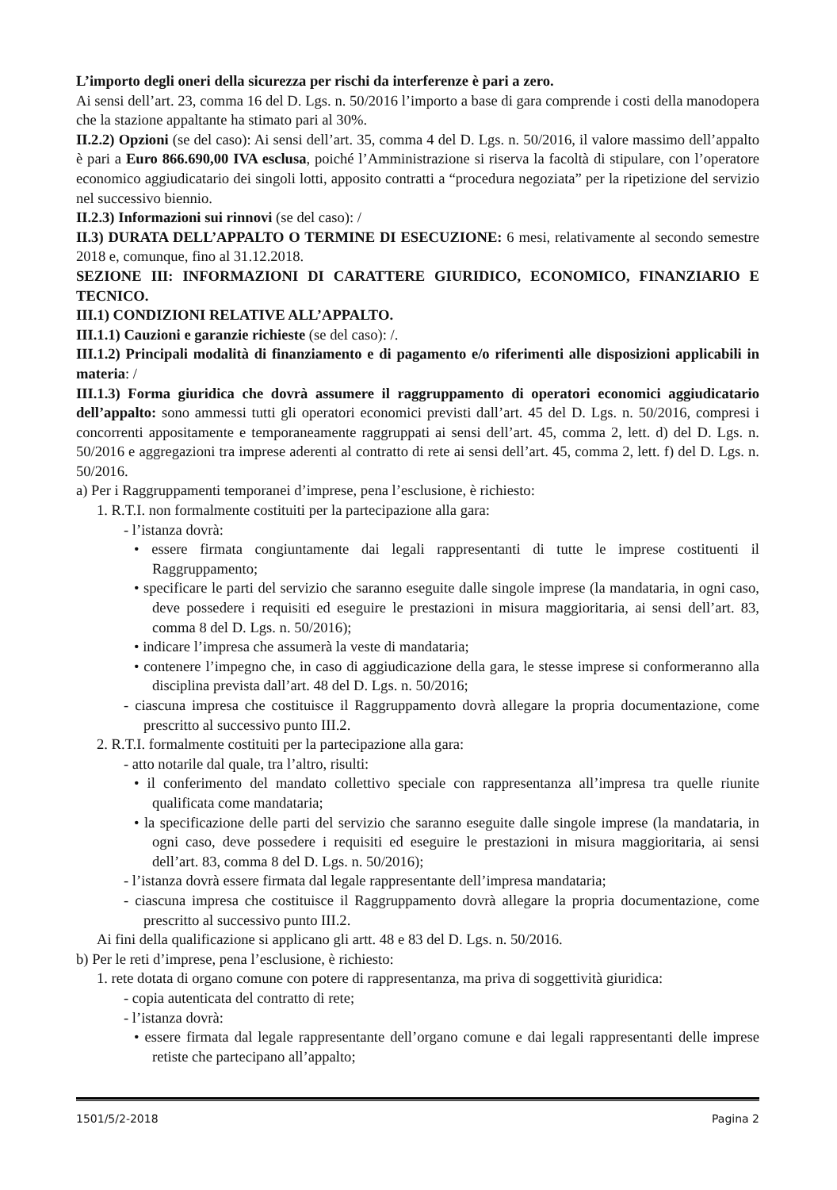L’importo degli oneri della sicurezza per rischi da interferenze è pari a zero.
Ai sensi dell’art. 23, comma 16 del D. Lgs. n. 50/2016 l’importo a base di gara comprende i costi della manodopera che la stazione appaltante ha stimato pari al 30%.
II.2.2) Opzioni (se del caso): Ai sensi dell’art. 35, comma 4 del D. Lgs. n. 50/2016, il valore massimo dell’appalto è pari a Euro 866.690,00 IVA esclusa, poiché l’Amministrazione si riserva la facoltà di stipulare, con l’operatore economico aggiudicatario dei singoli lotti, apposito contratti a “procedura negoziata” per la ripetizione del servizio nel successivo biennio.
II.2.3) Informazioni sui rinnovi (se del caso): /
II.3) DURATA DELL’APPALTO O TERMINE DI ESECUZIONE: 6 mesi, relativamente al secondo semestre 2018 e, comunque, fino al 31.12.2018.
SEZIONE III: INFORMAZIONI DI CARATTERE GIURIDICO, ECONOMICO, FINANZIARIO E TECNICO.
III.1) CONDIZIONI RELATIVE ALL’APPALTO.
III.1.1) Cauzioni e garanzie richieste (se del caso): /.
III.1.2) Principali modalità di finanziamento e di pagamento e/o riferimenti alle disposizioni applicabili in materia: /
III.1.3) Forma giuridica che dovrà assumere il raggruppamento di operatori economici aggiudicatario dell’appalto: sono ammessi tutti gli operatori economici previsti dall’art. 45 del D. Lgs. n. 50/2016, compresi i concorrenti appositamente e temporaneamente raggruppati ai sensi dell’art. 45, comma 2, lett. d) del D. Lgs. n. 50/2016 e aggregazioni tra imprese aderenti al contratto di rete ai sensi dell’art. 45, comma 2, lett. f) del D. Lgs. n. 50/2016.
a) Per i Raggruppamenti temporanei d’imprese, pena l’esclusione, è richiesto:
1. R.T.I. non formalmente costituiti per la partecipazione alla gara:
- l’istanza dovrà:
• essere firmata congiuntamente dai legali rappresentanti di tutte le imprese costituenti il Raggruppamento;
• specificare le parti del servizio che saranno eseguite dalle singole imprese (la mandataria, in ogni caso, deve possedere i requisiti ed eseguire le prestazioni in misura maggioritaria, ai sensi dell’art. 83, comma 8 del D. Lgs. n. 50/2016);
• indicare l’impresa che assumerà la veste di mandataria;
• contenere l’impegno che, in caso di aggiudicazione della gara, le stesse imprese si conformeranno alla disciplina prevista dall’art. 48 del D. Lgs. n. 50/2016;
- ciascuna impresa che costituisce il Raggruppamento dovrà allegare la propria documentazione, come prescritto al successivo punto III.2.
2. R.T.I. formalmente costituiti per la partecipazione alla gara:
- atto notarile dal quale, tra l’altro, risulti:
• il conferimento del mandato collettivo speciale con rappresentanza all’impresa tra quelle riunite qualificata come mandataria;
• la specificazione delle parti del servizio che saranno eseguite dalle singole imprese (la mandataria, in ogni caso, deve possedere i requisiti ed eseguire le prestazioni in misura maggioritaria, ai sensi dell’art. 83, comma 8 del D. Lgs. n. 50/2016);
- l’istanza dovrà essere firmata dal legale rappresentante dell’impresa mandataria;
- ciascuna impresa che costituisce il Raggruppamento dovrà allegare la propria documentazione, come prescritto al successivo punto III.2.
Ai fini della qualificazione si applicano gli artt. 48 e 83 del D. Lgs. n. 50/2016.
b) Per le reti d’imprese, pena l’esclusione, è richiesto:
1. rete dotata di organo comune con potere di rappresentanza, ma priva di soggettività giuridica:
- copia autenticata del contratto di rete;
- l’istanza dovrà:
• essere firmata dal legale rappresentante dell’organo comune e dai legali rappresentanti delle imprese retiste che partecipano all’appalto;
1501/5/2-2018 Pagina 2